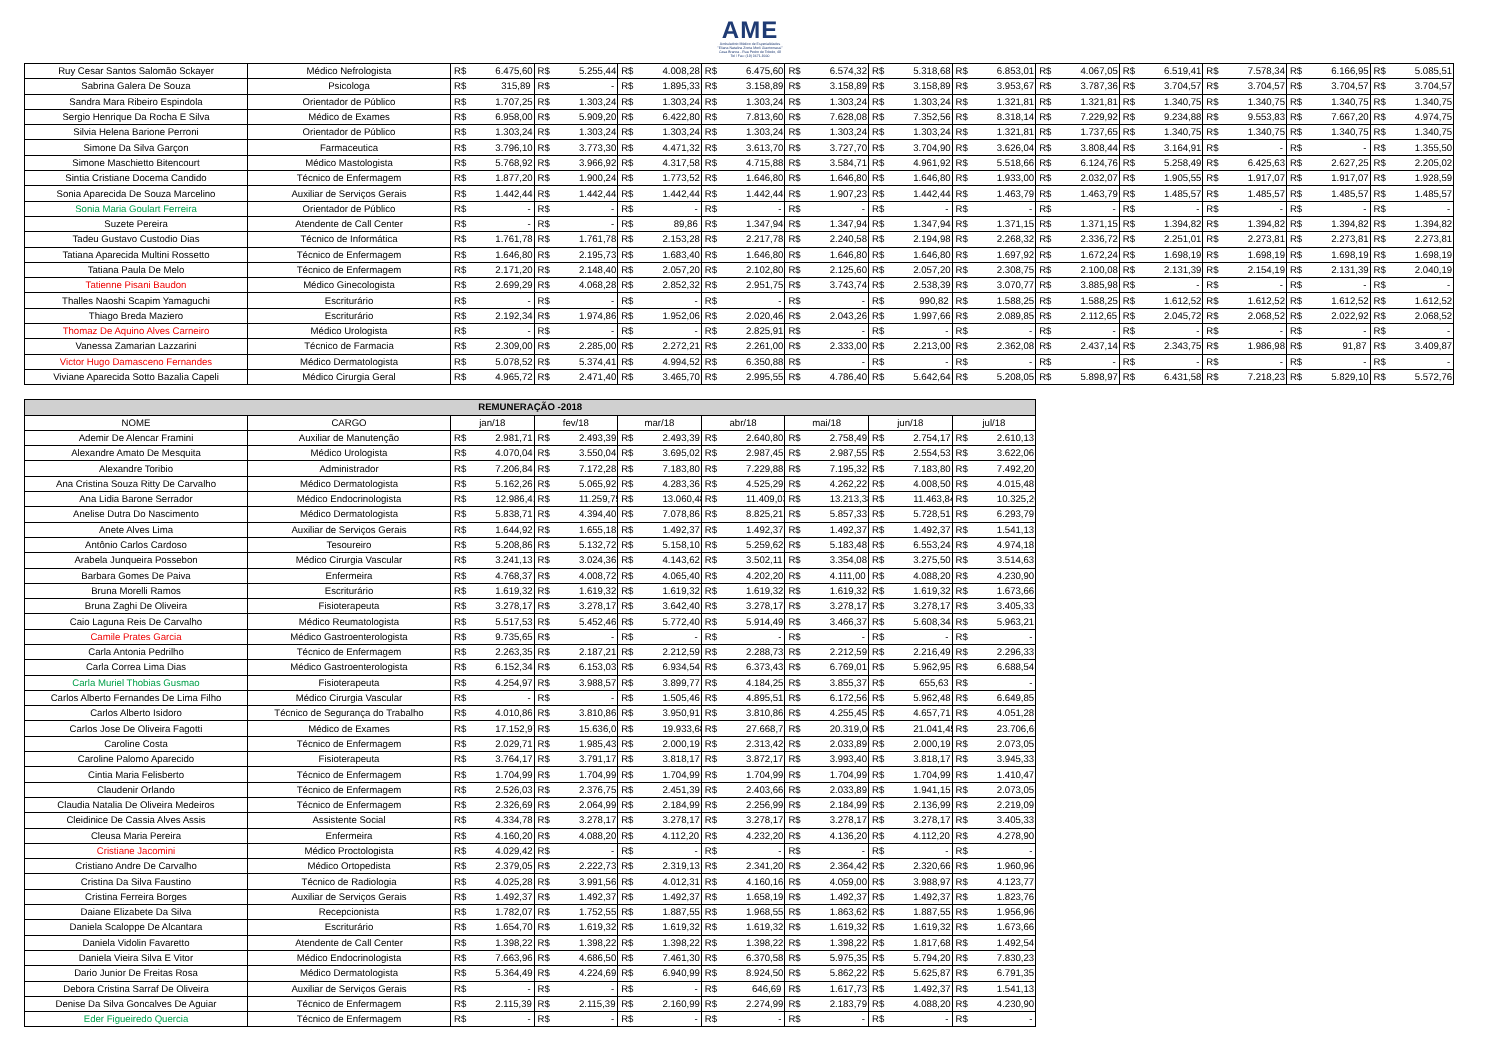AME
Ambulatório Médico de Especialidades
"Eliana Natalina Zonta Merli Giantomassi"
Casa Branca - Rua Pedro de Toledo, 48
Tel / Fax: (19) 3671-8000
| Ruy Cesar Santos Salomão Sckayer | Médico Nefrologista | R$ | 6.475,60 | R$ | 5.255,44 | R$ | 4.008,28 | R$ | 6.475,60 | R$ | 6.574,32 | R$ | 5.318,68 | R$ | 6.853,01 | R$ | 4.067,05 | R$ | 6.519,41 | R$ | 7.578,34 | R$ | 6.166,95 | R$ | 5.085,51 |
| Sabrina Galera De Souza | Psicologa | R$ | 315,89 | R$ | - | R$ | 1.895,33 | R$ | 3.158,89 | R$ | 3.158,89 | R$ | 3.158,89 | R$ | 3.953,67 | R$ | 3.787,36 | R$ | 3.704,57 | R$ | 3.704,57 | R$ | 3.704,57 | R$ | 3.704,57 |
| Sandra Mara Ribeiro Espindola | Orientador de Público | R$ | 1.707,25 | R$ | 1.303,24 | R$ | 1.303,24 | R$ | 1.303,24 | R$ | 1.303,24 | R$ | 1.303,24 | R$ | 1.321,81 | R$ | 1.321,81 | R$ | 1.340,75 | R$ | 1.340,75 | R$ | 1.340,75 | R$ | 1.340,75 |
| Sergio Henrique Da Rocha E Silva | Médico de Exames | R$ | 6.958,00 | R$ | 5.909,20 | R$ | 6.422,80 | R$ | 7.813,60 | R$ | 7.628,08 | R$ | 7.352,56 | R$ | 8.318,14 | R$ | 7.229,92 | R$ | 9.234,88 | R$ | 9.553,83 | R$ | 7.667,20 | R$ | 4.974,75 |
| Silvia Helena Barione Perroni | Orientador de Público | R$ | 1.303,24 | R$ | 1.303,24 | R$ | 1.303,24 | R$ | 1.303,24 | R$ | 1.303,24 | R$ | 1.303,24 | R$ | 1.321,81 | R$ | 1.737,65 | R$ | 1.340,75 | R$ | 1.340,75 | R$ | 1.340,75 | R$ | 1.340,75 |
| Simone Da Silva Garçon | Farmaceutica | R$ | 3.796,10 | R$ | 3.773,30 | R$ | 4.471,32 | R$ | 3.613,70 | R$ | 3.727,70 | R$ | 3.704,90 | R$ | 3.626,04 | R$ | 3.808,44 | R$ | 3.164,91 | R$ | - | R$ | - | R$ | 1.355,50 |
| Simone Maschietto Bitencourt | Médico Mastologista | R$ | 5.768,92 | R$ | 3.966,92 | R$ | 4.317,58 | R$ | 4.715,88 | R$ | 3.584,71 | R$ | 4.961,92 | R$ | 5.518,66 | R$ | 6.124,76 | R$ | 5.258,49 | R$ | 6.425,63 | R$ | 2.627,25 | R$ | 2.205,02 |
| Sintia Cristiane Docema Candido | Técnico de Enfermagem | R$ | 1.877,20 | R$ | 1.900,24 | R$ | 1.773,52 | R$ | 1.646,80 | R$ | 1.646,80 | R$ | 1.646,80 | R$ | 1.933,00 | R$ | 2.032,07 | R$ | 1.905,55 | R$ | 1.917,07 | R$ | 1.917,07 | R$ | 1.928,59 |
| Sonia Aparecida De Souza Marcelino | Auxiliar de Serviços Gerais | R$ | 1.442,44 | R$ | 1.442,44 | R$ | 1.442,44 | R$ | 1.442,44 | R$ | 1.907,23 | R$ | 1.442,44 | R$ | 1.463,79 | R$ | 1.463,79 | R$ | 1.485,57 | R$ | 1.485,57 | R$ | 1.485,57 | R$ | 1.485,57 |
| Sonia Maria Goulart Ferreira | Orientador de Público | R$ | - | R$ | - | R$ | - | R$ | - | R$ | - | R$ | - | R$ | - | R$ | - | R$ | - | R$ | - | R$ | - | R$ | - |
| Suzete Pereira | Atendente de Call Center | R$ | - | R$ | - | R$ | 89,86 | R$ | 1.347,94 | R$ | 1.347,94 | R$ | 1.347,94 | R$ | 1.371,15 | R$ | 1.371,15 | R$ | 1.394,82 | R$ | 1.394,82 | R$ | 1.394,82 | R$ | 1.394,82 |
| Tadeu Gustavo Custodio Dias | Técnico de Informática | R$ | 1.761,78 | R$ | 1.761,78 | R$ | 2.153,28 | R$ | 2.217,78 | R$ | 2.240,58 | R$ | 2.194,98 | R$ | 2.268,32 | R$ | 2.336,72 | R$ | 2.251,01 | R$ | 2.273,81 | R$ | 2.273,81 | R$ | 2.273,81 |
| Tatiana Aparecida Multini Rossetto | Técnico de Enfermagem | R$ | 1.646,80 | R$ | 2.195,73 | R$ | 1.683,40 | R$ | 1.646,80 | R$ | 1.646,80 | R$ | 1.646,80 | R$ | 1.697,92 | R$ | 1.672,24 | R$ | 1.698,19 | R$ | 1.698,19 | R$ | 1.698,19 | R$ | 1.698,19 |
| Tatiana Paula De Melo | Técnico de Enfermagem | R$ | 2.171,20 | R$ | 2.148,40 | R$ | 2.057,20 | R$ | 2.102,80 | R$ | 2.125,60 | R$ | 2.057,20 | R$ | 2.308,75 | R$ | 2.100,08 | R$ | 2.131,39 | R$ | 2.154,19 | R$ | 2.131,39 | R$ | 2.040,19 |
| Tatienne Pisani Baudon | Médico Ginecologista | R$ | 2.699,29 | R$ | 4.068,28 | R$ | 2.852,32 | R$ | 2.951,75 | R$ | 3.743,74 | R$ | 2.538,39 | R$ | 3.070,77 | R$ | 3.885,98 | R$ | - | R$ | - | R$ | - | R$ | - |
| Thalles Naoshi Scapim Yamaguchi | Escriturário | R$ | - | R$ | - | R$ | - | R$ | - | R$ | - | R$ | 990,82 | R$ | 1.588,25 | R$ | 1.588,25 | R$ | 1.612,52 | R$ | 1.612,52 | R$ | 1.612,52 | R$ | 1.612,52 |
| Thiago Breda Maziero | Escriturário | R$ | 2.192,34 | R$ | 1.974,86 | R$ | 1.952,06 | R$ | 2.020,46 | R$ | 2.043,26 | R$ | 1.997,66 | R$ | 2.089,85 | R$ | 2.112,65 | R$ | 2.045,72 | R$ | 2.068,52 | R$ | 2.022,92 | R$ | 2.068,52 |
| Thomaz De Aquino Alves Carneiro | Médico Urologista | R$ | - | R$ | - | R$ | - | R$ | 2.825,91 | R$ | - | R$ | - | R$ | - | R$ | - | R$ | - | R$ | - | R$ | - | R$ | - |
| Vanessa Zamarian Lazzarini | Técnico de Farmacia | R$ | 2.309,00 | R$ | 2.285,00 | R$ | 2.272,21 | R$ | 2.261,00 | R$ | 2.333,00 | R$ | 2.213,00 | R$ | 2.362,08 | R$ | 2.437,14 | R$ | 2.343,75 | R$ | 1.986,98 | R$ | 91,87 | R$ | 3.409,87 |
| Victor Hugo Damasceno Fernandes | Médico Dermatologista | R$ | 5.078,52 | R$ | 5.374,41 | R$ | 4.994,52 | R$ | 6.350,88 | R$ | - | R$ | - | R$ | - | R$ | - | R$ | - | R$ | - | R$ | - | R$ | - |
| Viviane Aparecida Sotto Bazalia Capeli | Médico Cirurgia Geral | R$ | 4.965,72 | R$ | 2.471,40 | R$ | 3.465,70 | R$ | 2.995,55 | R$ | 4.786,40 | R$ | 5.642,64 | R$ | 5.208,05 | R$ | 5.898,97 | R$ | 6.431,58 | R$ | 7.218,23 | R$ | 5.829,10 | R$ | 5.572,76 |
| REMUNERAÇÃO -2018 | | | | | | | | | | | | | | | |
| --- | --- | --- | --- | --- | --- | --- | --- | --- | --- | --- | --- | --- | --- | --- | --- |
| NOME | CARGO | jan/18 | | fev/18 | | mar/18 | | abr/18 | | mai/18 | | jun/18 | | jul/18 | |
| Ademir De Alencar Framini | Auxiliar de Manutenção | R$ | 2.981,71 | R$ | 2.493,39 | R$ | 2.493,39 | R$ | 2.640,80 | R$ | 2.758,49 | R$ | 2.754,17 | R$ | 2.610,13 |
| Alexandre Amato De Mesquita | Médico Urologista | R$ | 4.070,04 | R$ | 3.550,04 | R$ | 3.695,02 | R$ | 2.987,45 | R$ | 2.987,55 | R$ | 2.554,53 | R$ | 3.622,06 |
| Alexandre Toribio | Administrador | R$ | 7.206,84 | R$ | 7.172,28 | R$ | 7.183,80 | R$ | 7.229,88 | R$ | 7.195,32 | R$ | 7.183,80 | R$ | 7.492,20 |
| Ana Cristina Souza Ritty De Carvalho | Médico Dermatologista | R$ | 5.162,26 | R$ | 5.065,92 | R$ | 4.283,36 | R$ | 4.525,29 | R$ | 4.262,22 | R$ | 4.008,50 | R$ | 4.015,48 |
| Ana Lidia Barone Serrador | Médico Endocrinologista | R$ | 12.986,41 | R$ | 11.259,75 | R$ | 13.060,48 | R$ | 11.409,03 | R$ | 13.213,38 | R$ | 11.463,84 | R$ | 10.325,26 |
| Anelise Dutra Do Nascimento | Médico Dermatologista | R$ | 5.838,71 | R$ | 4.394,40 | R$ | 7.078,86 | R$ | 8.825,21 | R$ | 5.857,33 | R$ | 5.728,51 | R$ | 6.293,79 |
| Anete Alves Lima | Auxiliar de Serviços Gerais | R$ | 1.644,92 | R$ | 1.655,18 | R$ | 1.492,37 | R$ | 1.492,37 | R$ | 1.492,37 | R$ | 1.492,37 | R$ | 1.541,13 |
| Antônio Carlos Cardoso | Tesoureiro | R$ | 5.208,86 | R$ | 5.132,72 | R$ | 5.158,10 | R$ | 5.259,62 | R$ | 5.183,48 | R$ | 6.553,24 | R$ | 4.974,18 |
| Arabela Junqueira Possebon | Médico Cirurgia Vascular | R$ | 3.241,13 | R$ | 3.024,36 | R$ | 4.143,62 | R$ | 3.502,11 | R$ | 3.354,08 | R$ | 3.275,50 | R$ | 3.514,63 |
| Barbara Gomes De Paiva | Enfermeira | R$ | 4.768,37 | R$ | 4.008,72 | R$ | 4.065,40 | R$ | 4.202,20 | R$ | 4.111,00 | R$ | 4.088,20 | R$ | 4.230,90 |
| Bruna Morelli Ramos | Escriturário | R$ | 1.619,32 | R$ | 1.619,32 | R$ | 1.619,32 | R$ | 1.619,32 | R$ | 1.619,32 | R$ | 1.619,32 | R$ | 1.673,66 |
| Bruna Zaghi De Oliveira | Fisioterapeuta | R$ | 3.278,17 | R$ | 3.278,17 | R$ | 3.642,40 | R$ | 3.278,17 | R$ | 3.278,17 | R$ | 3.278,17 | R$ | 3.405,33 |
| Caio Laguna Reis De Carvalho | Médico Reumatologista | R$ | 5.517,53 | R$ | 5.452,46 | R$ | 5.772,40 | R$ | 5.914,49 | R$ | 3.466,37 | R$ | 5.608,34 | R$ | 5.963,21 |
| Camile Prates Garcia | Médico Gastroenterologista | R$ | 9.735,65 | R$ | - | R$ | - | R$ | - | R$ | - | R$ | - | R$ | - |
| Carla Antonia Pedrilho | Técnico de Enfermagem | R$ | 2.263,35 | R$ | 2.187,21 | R$ | 2.212,59 | R$ | 2.288,73 | R$ | 2.212,59 | R$ | 2.216,49 | R$ | 2.296,33 |
| Carla Correa Lima Dias | Médico Gastroenterologista | R$ | 6.152,34 | R$ | 6.153,03 | R$ | 6.934,54 | R$ | 6.373,43 | R$ | 6.769,01 | R$ | 5.962,95 | R$ | 6.688,54 |
| Carla Muriel Thobias Gusmao | Fisioterapeuta | R$ | 4.254,97 | R$ | 3.988,57 | R$ | 3.899,77 | R$ | 4.184,25 | R$ | 3.855,37 | R$ | 655,63 | R$ | - |
| Carlos Alberto Fernandes De Lima Filho | Médico Cirurgia Vascular | R$ | - | R$ | - | R$ | 1.505,46 | R$ | 4.895,51 | R$ | 6.172,56 | R$ | 5.962,48 | R$ | 6.649,85 |
| Carlos Alberto Isidoro | Técnico de Segurança do Trabalho | R$ | 4.010,86 | R$ | 3.810,86 | R$ | 3.950,91 | R$ | 3.810,86 | R$ | 4.255,45 | R$ | 4.657,71 | R$ | 4.051,28 |
| Carlos Jose De Oliveira Fagotti | Médico de Exames | R$ | 17.152,97 | R$ | 15.636,01 | R$ | 19.933,68 | R$ | 27.668,77 | R$ | 20.319,00 | R$ | 21.041,45 | R$ | 23.706,65 |
| Caroline Costa | Técnico de Enfermagem | R$ | 2.029,71 | R$ | 1.985,43 | R$ | 2.000,19 | R$ | 2.313,42 | R$ | 2.033,89 | R$ | 2.000,19 | R$ | 2.073,05 |
| Caroline Palomo Aparecido | Fisioterapeuta | R$ | 3.764,17 | R$ | 3.791,17 | R$ | 3.818,17 | R$ | 3.872,17 | R$ | 3.993,40 | R$ | 3.818,17 | R$ | 3.945,33 |
| Cintia Maria Felisberto | Técnico de Enfermagem | R$ | 1.704,99 | R$ | 1.704,99 | R$ | 1.704,99 | R$ | 1.704,99 | R$ | 1.704,99 | R$ | 1.704,99 | R$ | 1.410,47 |
| Claudenir Orlando | Técnico de Enfermagem | R$ | 2.526,03 | R$ | 2.376,75 | R$ | 2.451,39 | R$ | 2.403,66 | R$ | 2.033,89 | R$ | 1.941,15 | R$ | 2.073,05 |
| Claudia Natalia De Oliveira Medeiros | Técnico de Enfermagem | R$ | 2.326,69 | R$ | 2.064,99 | R$ | 2.184,99 | R$ | 2.256,99 | R$ | 2.184,99 | R$ | 2.136,99 | R$ | 2.219,09 |
| Cleidinice De Cassia Alves Assis | Assistente Social | R$ | 4.334,78 | R$ | 3.278,17 | R$ | 3.278,17 | R$ | 3.278,17 | R$ | 3.278,17 | R$ | 3.278,17 | R$ | 3.405,33 |
| Cleusa Maria Pereira | Enfermeira | R$ | 4.160,20 | R$ | 4.088,20 | R$ | 4.112,20 | R$ | 4.232,20 | R$ | 4.136,20 | R$ | 4.112,20 | R$ | 4.278,90 |
| Cristiane Jacomini | Médico Proctologista | R$ | 4.029,42 | R$ | - | R$ | - | R$ | - | R$ | - | R$ | - | R$ | - |
| Cristiano Andre De Carvalho | Médico Ortopedista | R$ | 2.379,05 | R$ | 2.222,73 | R$ | 2.319,13 | R$ | 2.341,20 | R$ | 2.364,42 | R$ | 2.320,66 | R$ | 1.960,96 |
| Cristina Da Silva Faustino | Técnico de Radiologia | R$ | 4.025,28 | R$ | 3.991,56 | R$ | 4.012,31 | R$ | 4.160,16 | R$ | 4.059,00 | R$ | 3.988,97 | R$ | 4.123,77 |
| Cristina Ferreira Borges | Auxiliar de Serviços Gerais | R$ | 1.492,37 | R$ | 1.492,37 | R$ | 1.492,37 | R$ | 1.658,19 | R$ | 1.492,37 | R$ | 1.492,37 | R$ | 1.823,76 |
| Daiane Elizabete Da Silva | Recepcionista | R$ | 1.782,07 | R$ | 1.752,55 | R$ | 1.887,55 | R$ | 1.968,55 | R$ | 1.863,62 | R$ | 1.887,55 | R$ | 1.956,96 |
| Daniela Scaloppe De Alcantara | Escriturário | R$ | 1.654,70 | R$ | 1.619,32 | R$ | 1.619,32 | R$ | 1.619,32 | R$ | 1.619,32 | R$ | 1.619,32 | R$ | 1.673,66 |
| Daniela Vidolin Favaretto | Atendente de Call Center | R$ | 1.398,22 | R$ | 1.398,22 | R$ | 1.398,22 | R$ | 1.398,22 | R$ | 1.398,22 | R$ | 1.817,68 | R$ | 1.492,54 |
| Daniela Vieira Silva E Vitor | Médico Endocrinologista | R$ | 7.663,96 | R$ | 4.686,50 | R$ | 7.461,30 | R$ | 6.370,58 | R$ | 5.975,35 | R$ | 5.794,20 | R$ | 7.830,23 |
| Dario Junior De Freitas Rosa | Médico Dermatologista | R$ | 5.364,49 | R$ | 4.224,69 | R$ | 6.940,99 | R$ | 8.924,50 | R$ | 5.862,22 | R$ | 5.625,87 | R$ | 6.791,35 |
| Debora Cristina Sarraf De Oliveira | Auxiliar de Serviços Gerais | R$ | - | R$ | - | R$ | - | R$ | 646,69 | R$ | 1.617,73 | R$ | 1.492,37 | R$ | 1.541,13 |
| Denise Da Silva Goncalves De Aguiar | Técnico de Enfermagem | R$ | 2.115,39 | R$ | 2.115,39 | R$ | 2.160,99 | R$ | 2.274,99 | R$ | 2.183,79 | R$ | 4.088,20 | R$ | 4.230,90 |
| Eder Figueiredo Quercia | Técnico de Enfermagem | R$ | - | R$ | - | R$ | - | R$ | - | R$ | - | R$ | - | R$ | - |